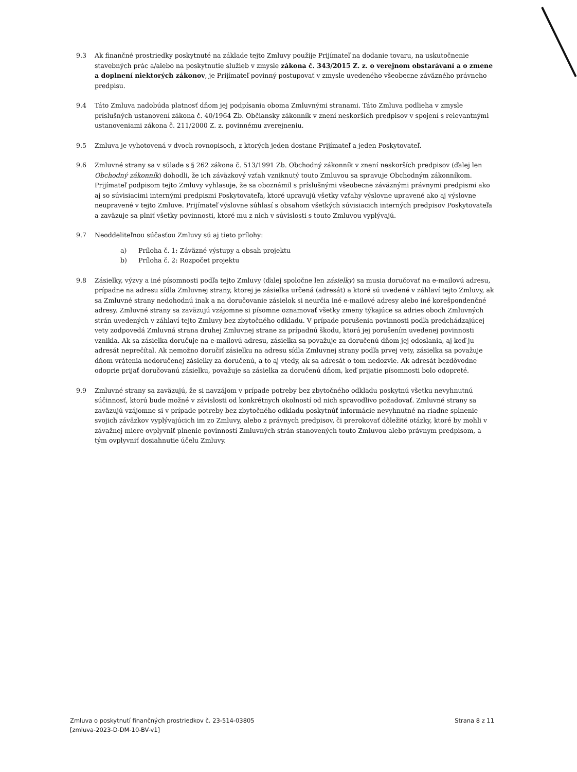9.3 Ak finančné prostriedky poskytnuté na základe tejto Zmluvy použije Prijímateľ na dodanie tovaru, na uskutočnenie stavebných prác a/alebo na poskytnutie služieb v zmysle zákona č. 343/2015 Z. z. o verejnom obstarávaní a o zmene a doplnení niektorých zákonov, je Prijímateľ povinný postupovať v zmysle uvedeného všeobecne záväzného právneho predpisu.
9.4 Táto Zmluva nadobúda platnosť dňom jej podpísania oboma Zmluvnými stranami. Táto Zmluva podlieha v zmysle príslušných ustanovení zákona č. 40/1964 Zb. Občiansky zákonník v znení neskorších predpisov v spojení s relevantnými ustanoveniami zákona č. 211/2000 Z. z. povinnému zverejneniu.
9.5 Zmluva je vyhotovená v dvoch rovnopisoch, z ktorých jeden dostane Prijímateľ a jeden Poskytovateľ.
9.6 Zmluvné strany sa v súlade s § 262 zákona č. 513/1991 Zb. Obchodný zákonník v znení neskorších predpisov (ďalej len Obchodný zákonník) dohodli, že ich záväzkový vzťah vzniknutý touto Zmluvou sa spravuje Obchodným zákonníkom. Prijímateľ podpisom tejto Zmluvy vyhlasuje, že sa oboznámil s príslušnými všeobecne záväznými právnymi predpismi ako aj so súvisiacimi internými predpismi Poskytovateľa, ktoré upravujú všetky vzťahy výslovne upravené ako aj výslovne neupravené v tejto Zmluve. Prijímateľ výslovne súhlasí s obsahom všetkých súvisiacich interných predpisov Poskytovateľa a zaväzuje sa plniť všetky povinnosti, ktoré mu z nich v súvislosti s touto Zmluvou vyplývajú.
9.7 Neoddeliteľnou súčasťou Zmluvy sú aj tieto prílohy:
a) Príloha č. 1: Záväzné výstupy a obsah projektu
b) Príloha č. 2: Rozpočet projektu
9.8 Zásielky, výzvy a iné písomnosti podľa tejto Zmluvy (ďalej spoločne len zásielky) sa musia doručovať na e-mailovú adresu, prípadne na adresu sídla Zmluvnej strany, ktorej je zásielka určená (adresát) a ktoré sú uvedené v záhlaví tejto Zmluvy, ak sa Zmluvné strany nedohodnú inak a na doručovanie zásielok si neurčia iné e-mailové adresy alebo iné korešpondenčné adresy. Zmluvné strany sa zaväzujú vzájomne si písomne oznamovať všetky zmeny týkajúce sa adries oboch Zmluvných strán uvedených v záhlaví tejto Zmluvy bez zbytočného odkladu. V prípade porušenia povinnosti podľa predchádzajúcej vety zodpovedá Zmluvná strana druhej Zmluvnej strane za prípadnú škodu, ktorá jej porušením uvedenej povinnosti vznikla. Ak sa zásielka doručuje na e-mailovú adresu, zásielka sa považuje za doručenú dňom jej odoslania, aj keď ju adresát neprečítal. Ak nemožno doručiť zásielku na adresu sídla Zmluvnej strany podľa prvej vety, zásielka sa považuje dňom vrátenia nedoručenej zásielky za doručenú, a to aj vtedy, ak sa adresát o tom nedozvie. Ak adresát bezdôvodne odoprie prijať doručovanú zásielku, považuje sa zásielka za doručenú dňom, keď prijatie písomnosti bolo odopreté.
9.9 Zmluvné strany sa zaväzujú, že si navzájom v prípade potreby bez zbytočného odkladu poskytnú všetku nevyhnutnú súčinnosť, ktorú bude možné v závislosti od konkrétnych okolností od nich spravodlivo požadovať. Zmluvné strany sa zaväzujú vzájomne si v prípade potreby bez zbytočného odkladu poskytnúť informácie nevyhnutné na riadne splnenie svojich záväzkov vyplývajúcich im zo Zmluvy, alebo z právnych predpisov, či prerokovať dôležité otázky, ktoré by mohli v závažnej miere ovplyvniť plnenie povinností Zmluvných strán stanovených touto Zmluvou alebo právnym predpisom, a tým ovplyvniť dosiahnutie účelu Zmluvy.
Zmluva o poskytnutí finančných prostriedkov č. 23-514-03805
[zmluva-2023-D-DM-10-BV-v1]
Strana 8 z 11